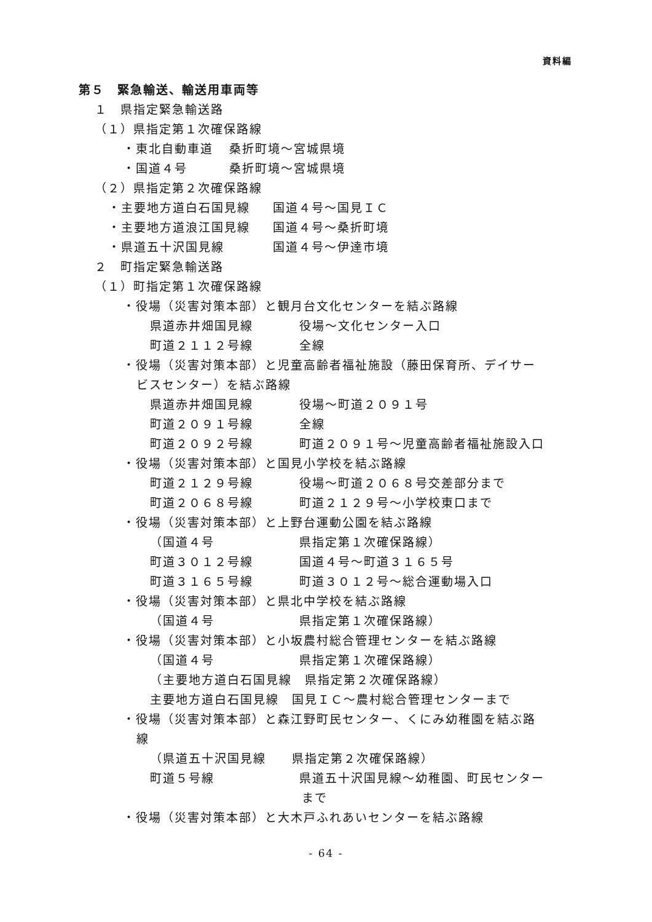資料編
第５　緊急輸送、輸送用車両等
１　県指定緊急輸送路
（１）県指定第１次確保路線
・東北自動車道 桑折町境～宮城県境
・国道４号 桑折町境～宮城県境
（２）県指定第２次確保路線
・主要地方道白石国見線 国道４号～国見ＩＣ
・主要地方道浪江国見線 国道４号～桑折町境
・県道五十沢国見線 国道４号～伊達市境
２　町指定緊急輸送路
（１）町指定第１次確保路線
・役場（災害対策本部）と観月台文化センターを結ぶ路線
県道赤井畑国見線 役場～文化センター入口
町道２１１２号線 全線
・役場（災害対策本部）と児童高齢者福祉施設（藤田保育所、デイサー
ビスセンター）を結ぶ路線
県道赤井畑国見線 役場～町道２０９１号
町道２０９１号線 全線
町道２０９２号線 町道２０９１号～児童高齢者福祉施設入口
・役場（災害対策本部）と国見小学校を結ぶ路線
町道２１２９号線 役場～町道２０６８号交差部分まで
町道２０６８号線 町道２１２９号～小学校東口まで
・役場（災害対策本部）と上野台運動公園を結ぶ路線
（国道４号 県指定第１次確保路線）
町道３０１２号線 国道４号～町道３１６５号
町道３１６５号線 町道３０１２号～総合運動場入口
・役場（災害対策本部）と県北中学校を結ぶ路線
（国道４号 県指定第１次確保路線）
・役場（災害対策本部）と小坂農村総合管理センターを結ぶ路線
（国道４号 県指定第１次確保路線）
（主要地方道白石国見線　県指定第２次確保路線）
主要地方道白石国見線　国見ＩＣ～農村総合管理センターまで
・役場（災害対策本部）と森江野町民センター、くにみ幼稚園を結ぶ路
線
（県道五十沢国見線　　県指定第２次確保路線）
町道５号線 県道五十沢国見線～幼稚園、町民センター
まで
・役場（災害対策本部）と大木戸ふれあいセンターを結ぶ路線
- 64 -